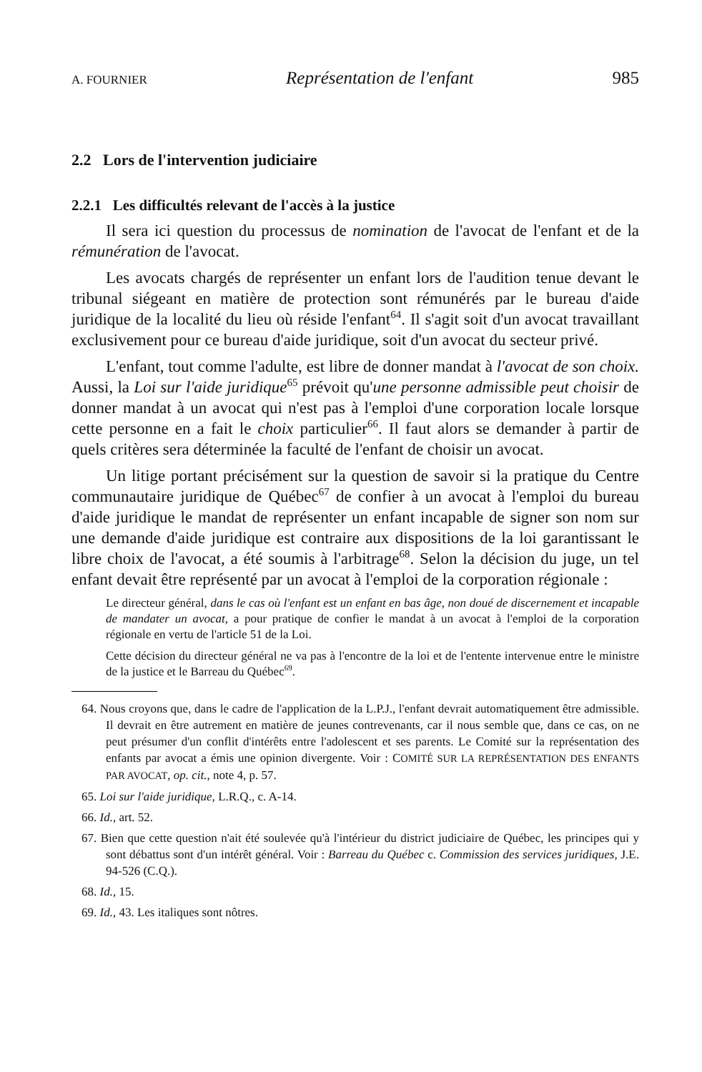A. FOURNIER Représentation de l'enfant 985
2.2 Lors de l'intervention judiciaire
2.2.1 Les difficultés relevant de l'accès à la justice
Il sera ici question du processus de nomination de l'avocat de l'enfant et de la rémunération de l'avocat.
Les avocats chargés de représenter un enfant lors de l'audition tenue devant le tribunal siégeant en matière de protection sont rémunérés par le bureau d'aide juridique de la localité du lieu où réside l'enfant<sup>64</sup>. Il s'agit soit d'un avocat travaillant exclusivement pour ce bureau d'aide juridique, soit d'un avocat du secteur privé.
L'enfant, tout comme l'adulte, est libre de donner mandat à l'avocat de son choix. Aussi, la Loi sur l'aide juridique<sup>65</sup> prévoit qu'une personne admissible peut choisir de donner mandat à un avocat qui n'est pas à l'emploi d'une corporation locale lorsque cette personne en a fait le choix particulier<sup>66</sup>. Il faut alors se demander à partir de quels critères sera déterminée la faculté de l'enfant de choisir un avocat.
Un litige portant précisément sur la question de savoir si la pratique du Centre communautaire juridique de Québec<sup>67</sup> de confier à un avocat à l'emploi du bureau d'aide juridique le mandat de représenter un enfant incapable de signer son nom sur une demande d'aide juridique est contraire aux dispositions de la loi garantissant le libre choix de l'avocat, a été soumis à l'arbitrage<sup>68</sup>. Selon la décision du juge, un tel enfant devait être représenté par un avocat à l'emploi de la corporation régionale :
Le directeur général, dans le cas où l'enfant est un enfant en bas âge, non doué de discernement et incapable de mandater un avocat, a pour pratique de confier le mandat à un avocat à l'emploi de la corporation régionale en vertu de l'article 51 de la Loi.
Cette décision du directeur général ne va pas à l'encontre de la loi et de l'entente intervenue entre le ministre de la justice et le Barreau du Québec<sup>69</sup>.
64. Nous croyons que, dans le cadre de l'application de la L.P.J., l'enfant devrait automatiquement être admissible. Il devrait en être autrement en matière de jeunes contrevenants, car il nous semble que, dans ce cas, on ne peut présumer d'un conflit d'intérêts entre l'adolescent et ses parents. Le Comité sur la représentation des enfants par avocat a émis une opinion divergente. Voir : COMITÉ SUR LA REPRÉSENTATION DES ENFANTS PAR AVOCAT, op. cit., note 4, p. 57.
65. Loi sur l'aide juridique, L.R.Q., c. A-14.
66. Id., art. 52.
67. Bien que cette question n'ait été soulevée qu'à l'intérieur du district judiciaire de Québec, les principes qui y sont débattus sont d'un intérêt général. Voir : Barreau du Québec c. Commission des services juridiques, J.E. 94-526 (C.Q.).
68. Id., 15.
69. Id., 43. Les italiques sont nôtres.